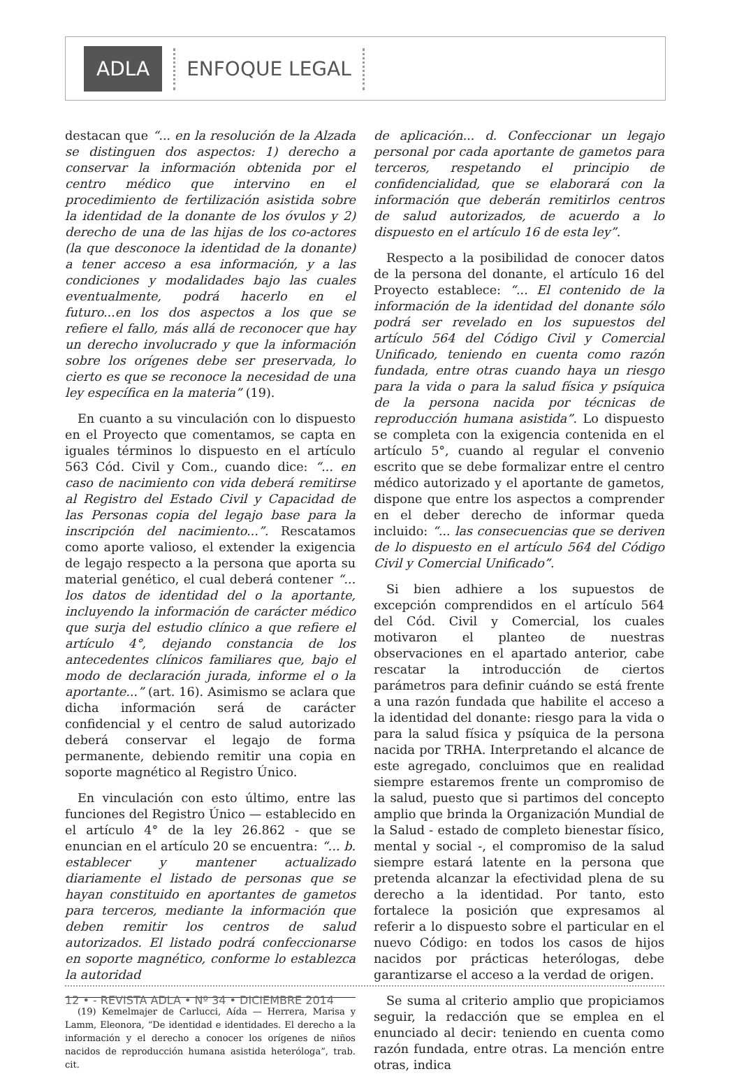ADLA ENFOQUE LEGAL
destacan que “... en la resolución de la Alzada se distinguen dos aspectos: 1) derecho a conservar la información obtenida por el centro médico que intervino en el procedimiento de fertilización asistida sobre la identidad de la donante de los óvulos y 2) derecho de una de las hijas de los co-actores (la que desconoce la identidad de la donante) a tener acceso a esa información, y a las condiciones y modalidades bajo las cuales eventualmente, podrá hacerlo en el futuro...en los dos aspectos a los que se refiere el fallo, más allá de reconocer que hay un derecho involucrado y que la información sobre los orígenes debe ser preservada, lo cierto es que se reconoce la necesidad de una ley específica en la materia” (19).
En cuanto a su vinculación con lo dispuesto en el Proyecto que comentamos, se capta en iguales términos lo dispuesto en el artículo 563 Cód. Civil y Com., cuando dice: “... en caso de nacimiento con vida deberá remitirse al Registro del Estado Civil y Capacidad de las Personas copia del legajo base para la inscripción del nacimiento...”. Rescatamos como aporte valioso, el extender la exigencia de legajo respecto a la persona que aporta su material genético, el cual deberá contener “... los datos de identidad del o la aportante, incluyendo la información de carácter médico que surja del estudio clínico a que refiere el artículo 4°, dejando constancia de los antecedentes clínicos familiares que, bajo el modo de declaración jurada, informe el o la aportante...” (art. 16). Asimismo se aclara que dicha información será de carácter confidencial y el centro de salud autorizado deberá conservar el legajo de forma permanente, debiendo remitir una copia en soporte magnético al Registro Único.
En vinculación con esto último, entre las funciones del Registro Único — establecido en el artículo 4° de la ley 26.862 - que se enuncian en el artículo 20 se encuentra: “... b. establecer y mantener actualizado diariamente el listado de personas que se hayan constituido en aportantes de gametos para terceros, mediante la información que deben remitir los centros de salud autorizados. El listado podrá confeccionarse en soporte magnético, conforme lo establezca la autoridad
(19) Kemelmajer de Carlucci, Aída — Herrera, Marisa y Lamm, Eleonora, “De identidad e identidades. El derecho a la información y el derecho a conocer los orígenes de niños nacidos de reproducción humana asistida heteróloga”, trab. cit.
de aplicación... d. Confeccionar un legajo personal por cada aportante de gametos para terceros, respetando el principio de confidencialidad, que se elaborará con la información que deberán remitirlos centros de salud autorizados, de acuerdo a lo dispuesto en el artículo 16 de esta ley”.
Respecto a la posibilidad de conocer datos de la persona del donante, el artículo 16 del Proyecto establece: “... El contenido de la información de la identidad del donante sólo podrá ser revelado en los supuestos del artículo 564 del Código Civil y Comercial Unificado, teniendo en cuenta como razón fundada, entre otras cuando haya un riesgo para la vida o para la salud física y psíquica de la persona nacida por técnicas de reproducción humana asistida”. Lo dispuesto se completa con la exigencia contenida en el artículo 5°, cuando al regular el convenio escrito que se debe formalizar entre el centro médico autorizado y el aportante de gametos, dispone que entre los aspectos a comprender en el deber derecho de informar queda incluido: “... las consecuencias que se deriven de lo dispuesto en el artículo 564 del Código Civil y Comercial Unificado”.
Si bien adhiere a los supuestos de excepción comprendidos en el artículo 564 del Cód. Civil y Comercial, los cuales motivaron el planteo de nuestras observaciones en el apartado anterior, cabe rescatar la introducción de ciertos parámetros para definir cuándo se está frente a una razón fundada que habilite el acceso a la identidad del donante: riesgo para la vida o para la salud física y psíquica de la persona nacida por TRHA. Interpretando el alcance de este agregado, concluimos que en realidad siempre estaremos frente un compromiso de la salud, puesto que si partimos del concepto amplio que brinda la Organización Mundial de la Salud - estado de completo bienestar físico, mental y social -, el compromiso de la salud siempre estará latente en la persona que pretenda alcanzar la efectividad plena de su derecho a la identidad. Por tanto, esto fortalece la posición que expresamos al referir a lo dispuesto sobre el particular en el nuevo Código: en todos los casos de hijos nacidos por prácticas heterólogas, debe garantizarse el acceso a la verdad de origen.
Se suma al criterio amplio que propiciamos seguir, la redacción que se emplea en el enunciado al decir: teniendo en cuenta como razón fundada, entre otras. La mención entre otras, indica
12 • - REVISTA ADLA • Nº 34 • DICIEMBRE 2014